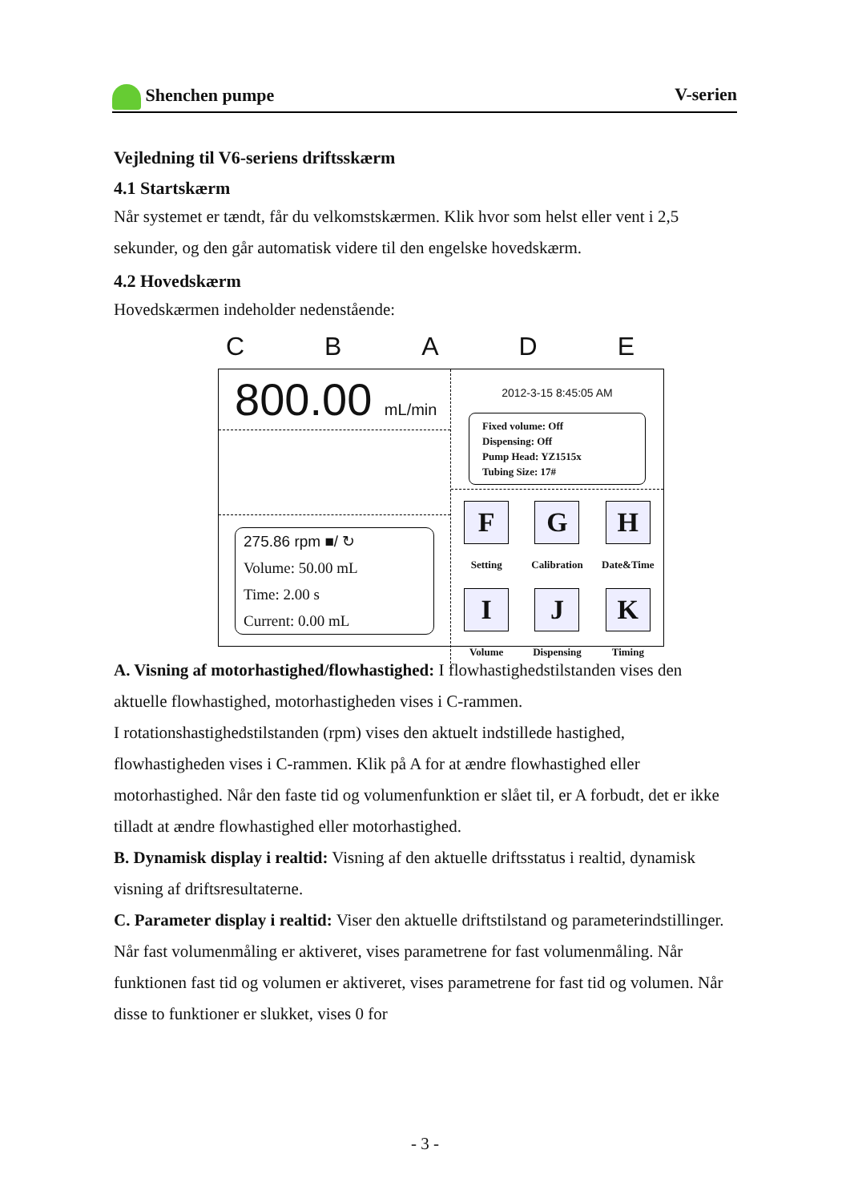Shenchen pumpe V-serien
Vejledning til V6-seriens driftsskærm
4.1 Startskærm
Når systemet er tændt, får du velkomstskærmen. Klik hvor som helst eller vent i 2,5 sekunder, og den går automatisk videre til den engelske hovedskærm.
4.2 Hovedskærm
Hovedskærmen indeholder nedenstående:
CBADE
800.00 mL/min
275.86 rpm ■/ ↻
Volume: 50.00 mL
Time: 2.00 s
Current: 0.00 mL
2012-3-15 8:45:05 AM
Fixed volume: Off
Dispensing: Off
Pump Head: YZ1515x
Tubing Size: 17#
F
Setting
G
Calibration
H
Date&Time
I
Volume
J
Dispensing
K
Timing
A. Visning af motorhastighed/flowhastighed: I flowhastighedstilstanden vises den aktuelle flowhastighed, motorhastigheden vises i C-rammen.
I rotationshastighedstilstanden (rpm) vises den aktuelt indstillede hastighed, flowhastigheden vises i C-rammen. Klik på A for at ændre flowhastighed eller motorhastighed. Når den faste tid og volumenfunktion er slået til, er A forbudt, det er ikke tilladt at ændre flowhastighed eller motorhastighed.
B. Dynamisk display i realtid: Visning af den aktuelle driftsstatus i realtid, dynamisk visning af driftsresultaterne.
C. Parameter display i realtid: Viser den aktuelle driftstilstand og parameterindstillinger. Når fast volumenmåling er aktiveret, vises parametrene for fast volumenmåling. Når funktionen fast tid og volumen er aktiveret, vises parametrene for fast tid og volumen. Når disse to funktioner er slukket, vises 0 for
- 3 -